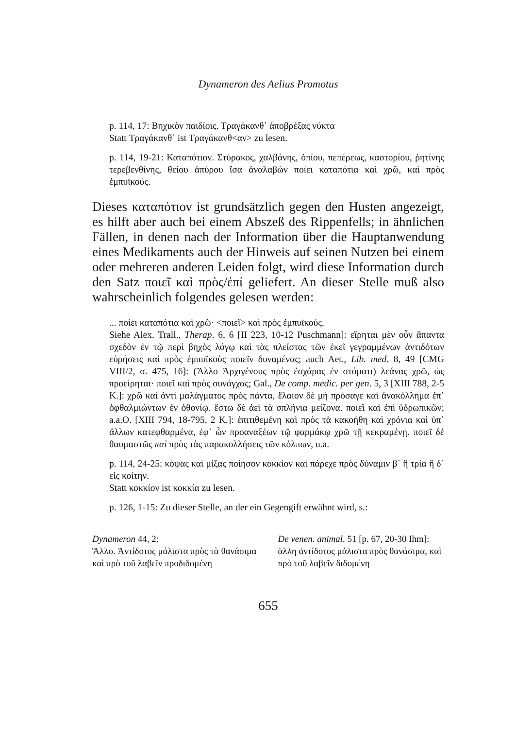Dynameron des Aelius Promotus
p. 114, 17: Βηχικὸν παιδίοις. Τραγάκανθ᾽ ἀποβρέξας νύκτα
Statt Τραγάκανθ᾽ ist Τραγάκανθ<αν> zu lesen.
p. 114, 19-21: Καταπότιον. Στύρακος, χαλβάνης, ὀπίου, πεπέρεως, καστορίου, ῥητίνης τερεβενθίνης, θείου ἀπύρου ἴσα ἀναλαβὼν ποίει καταπότια καὶ χρῶ, καὶ πρὸς ἐμπυϊκούς.
Dieses καταπότιον ist grundsätzlich gegen den Husten angezeigt, es hilft aber auch bei einem Abszeß des Rippenfells; in ähnlichen Fällen, in denen nach der Information über die Hauptanwendung eines Medikaments auch der Hinweis auf seinen Nutzen bei einem oder mehreren anderen Leiden folgt, wird diese Information durch den Satz ποιεῖ καὶ πρὸς/ἐπί geliefert. An dieser Stelle muß also wahrscheinlich folgendes gelesen werden:
... ποίει καταπότια καὶ χρῶ· <ποιεῖ> καὶ πρὸς ἐμπυϊκούς.
Siehe Alex. Trall., Therap. 6, 6 [II 223, 10-12 Puschmann]: εἴρηται μὲν οὖν ἅπαντα σχεδὸν ἐν τῷ περὶ βηχὸς λόγῳ καὶ τὰς πλείστας τῶν ἐκεῖ γεγραμμένων ἀντιδότων εὑρήσεις καὶ πρὸς ἐμπυϊκοὺς ποιεῖν δυναμένας; auch Aet., Lib. med. 8, 49 [CMG VIII/2, σ. 475, 16]: (Ἄλλο Ἀρχιγένους πρὸς ἐσχάρας ἐν στόματι) λεάνας χρῶ, ὡς προείρηται· ποιεῖ καὶ πρὸς συνάγχας; Gal., De comp. medic. per gen. 5, 3 [XIII 788, 2-5 K.]: χρῶ καὶ ἀντὶ μαλάγματος πρὸς πάντα, ἔλαιον δὲ μὴ πρόσαγε καὶ ἀνακόλλημα ἐπ᾽ ὀφθαλμιώντων ἐν ὀθονίῳ. ἔστω δὲ ἀεὶ τὰ σπλήνια μείζονα. ποιεῖ καὶ ἐπὶ ὑδρωπικῶν; a.a.O. [XIII 794, 18-795, 2 K.]: ἐπιτιθεμένη καὶ πρὸς τὰ κακοήθη καὶ χρόνια καὶ ὑπ᾽ ἄλλων κατεφθαρμένα, ἐφ᾽ ὧν προαναξέων τῷ φαρμάκῳ χρῶ τῇ κεκραμένῃ. ποιεῖ δὲ θαυμαστῶς καὶ πρὸς τὰς παρακολλήσεις τῶν κόλπων, u.a.
p. 114, 24-25: κόψας καὶ μίξας ποίησον κοκκίον καὶ πάρεχε πρὸς δύναμιν β´ ἢ τρία ἢ δ´ εἰς κοίτην.
Statt κοκκίον ist κοκκία zu lesen.
p. 126, 1-15: Zu dieser Stelle, an der ein Gegengift erwähnt wird, s.:
Dynameron 44, 2:
Ἄλλο. Ἀντίδοτος μάλιστα πρὸς τὰ θανάσιμα καὶ πρὸ τοῦ λαβεῖν προδιδομένη
De venen. animal. 51 [p. 67, 20-30 Ihm]:
ἄλλη ἀντίδοτος μάλιστα πρὸς θανάσιμα, καὶ πρὸ τοῦ λαβεῖν διδομένη
655